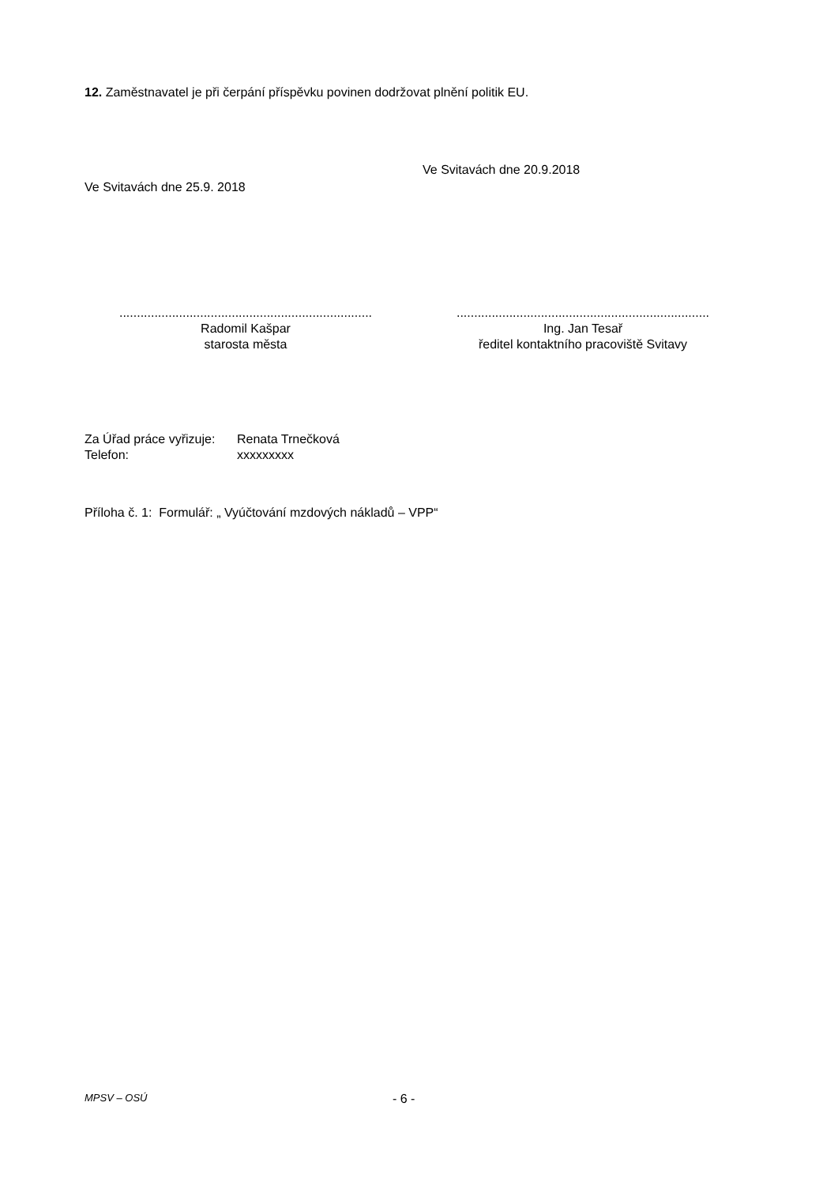12. Zaměstnavatel je při čerpání příspěvku povinen dodržovat plnění politik EU.
Ve Svitavách dne 25.9. 2018
Ve Svitavách dne 20.9.2018
........................................................................
Radomil Kašpar
starosta města
........................................................................
Ing. Jan Tesař
ředitel kontaktního pracoviště Svitavy
Za Úřad práce vyřizuje: Renata Trnečková
Telefon: xxxxxxxxx
Příloha č. 1: Formulář: „ Vyúčtování mzdových nákladů – VPP“
MPSV – OSÚ - 6 -